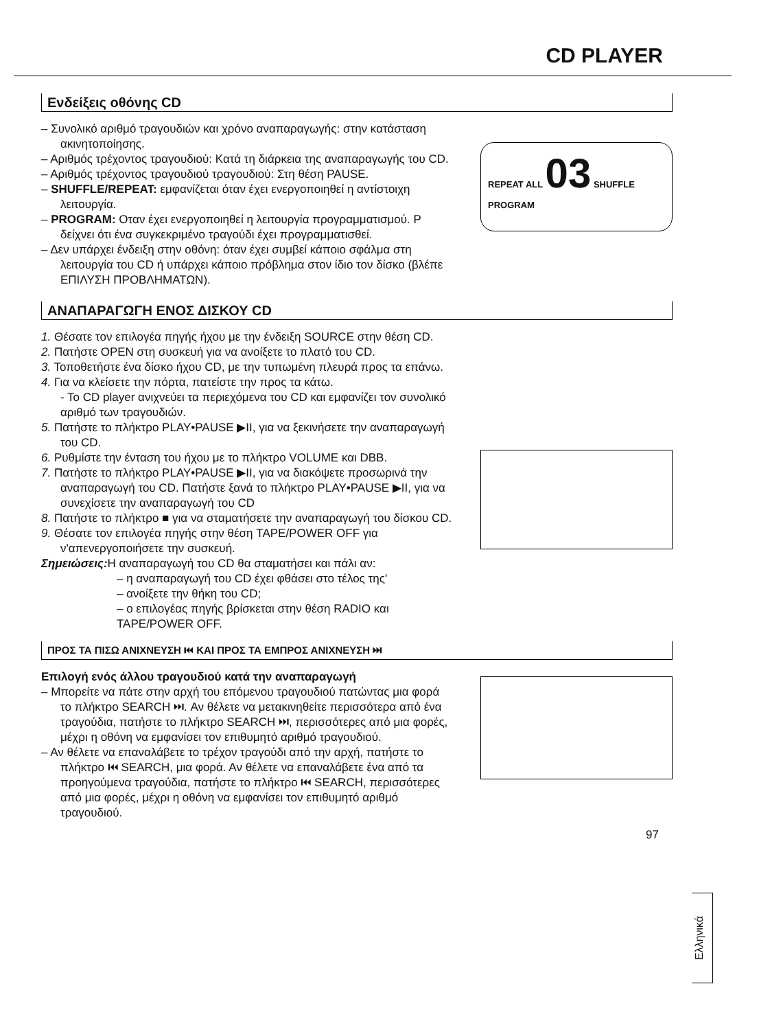CD PLAYER
Ενδείξεις οθόνης CD
– Συνολικό αριθμό τραγουδιών και χρόνο αναπαραγωγής: στην κατάσταση ακινητοποίησης.
– Αριθμός τρέχοντος τραγουδιού: Κατά τη διάρκεια της αναπαραγωγής του CD.
– Αριθμός τρέχοντος τραγουδιού τραγουδιού: Στη θέση PAUSE.
– SHUFFLE/REPEAT: εμφανίζεται όταν έχει ενεργοποιηθεί η αντίστοιχη λειτουργία.
– PROGRAM: Οταν έχει ενεργοποιηθεί η λειτουργία προγραμματισμού. P δείχνει ότι ένα συγκεκριμένο τραγούδι έχει προγραμματισθεί.
– Δεν υπάρχει ένδειξη στην οθόνη: όταν έχει συμβεί κάποιο σφάλμα στη λειτουργία του CD ή υπάρχει κάποιο πρόβλημα στον ίδιο τον δίσκο (βλέπε ΕΠΙΛΥΣΗ ΠΡΟΒΛΗΜΑΤΩΝ).
REPEAT ALL 03 SHUFFLE
PROGRAM
ΑΝΑΠΑΡΑΓΩΓΗ ΕΝΟΣ ΔΙΣΚΟΥ CD
1. Θέσατε τον επιλογέα πηγής ήχου με την ένδειξη SOURCE στην θέση CD.
2. Πατήστε OPEN στη συσκευή για να ανοίξετε το πλατό του CD.
3. Τοποθετήστε ένα δίσκο ήχου CD, με την τυπωμένη πλευρά προς τα επάνω.
4. Για να κλείσετε την πόρτα, πατείστε την προς τα κάτω.
- Το CD player ανιχνεύει τα περιεχόμενα του CD και εμφανίζει τον συνολικό αριθμό των τραγουδιών.
5. Πατήστε το πλήκτρο PLAY•PAUSE ▶II, για να ξεκινήσετε την αναπαραγωγή του CD.
6. Ρυθμίστε την ένταση του ήχου με το πλήκτρο VOLUME και DBB.
7. Πατήστε το πλήκτρο PLAY•PAUSE ▶II, για να διακόψετε προσωρινά την αναπαραγωγή του CD. Πατήστε ξανά το πλήκτρο PLAY•PAUSE ▶II, για να συνεχίσετε την αναπαραγωγή του CD
8. Πατήστε το πλήκτρο ■ για να σταματήσετε την αναπαραγωγή του δίσκου CD.
9. Θέσατε τον επιλογέα πηγής στην θέση TAPE/POWER OFF για ν'απενεργοποιήσετε την συσκευή.
Σημειώσεις: Η αναπαραγωγή του CD θα σταματήσει και πάλι αν:
– η αναπαραγωγή του CD έχει φθάσει στο τέλος της'
– ανοίξετε την θήκη του CD;
– ο επιλογέας πηγής βρίσκεται στην θέση RADIO και TAPE/POWER OFF.
ΠΡΟΣ ΤΑ ΠΙΣΩ ΑΝΙΧΝΕΥΣΗ ⏮ ΚΑΙ ΠΡΟΣ ΤΑ ΕΜΠΡΟΣ ΑΝΙΧΝΕΥΣΗ ⏭
Επιλογή ενός άλλου τραγουδιού κατά την αναπαραγωγή
– Μπορείτε να πάτε στην αρχή του επόμενου τραγουδιού πατώντας μια φορά το πλήκτρο SEARCH ⏭. Αν θέλετε να μετακινηθείτε περισσότερα από ένα τραγούδια, πατήστε το πλήκτρο SEARCH ⏭, περισσότερες από μια φορές, μέχρι η οθόνη να εμφανίσει τον επιθυμητό αριθμό τραγουδιού.
– Αν θέλετε να επαναλάβετε το τρέχον τραγούδι από την αρχή, πατήστε το πλήκτρο ⏮ SEARCH, μια φορά. Αν θέλετε να επαναλάβετε ένα από τα προηγούμενα τραγούδια, πατήστε το πλήκτρο ⏮ SEARCH, περισσότερες από μια φορές, μέχρι η οθόνη να εμφανίσει τον επιθυμητό αριθμό τραγουδιού.
97
Ελληνικά